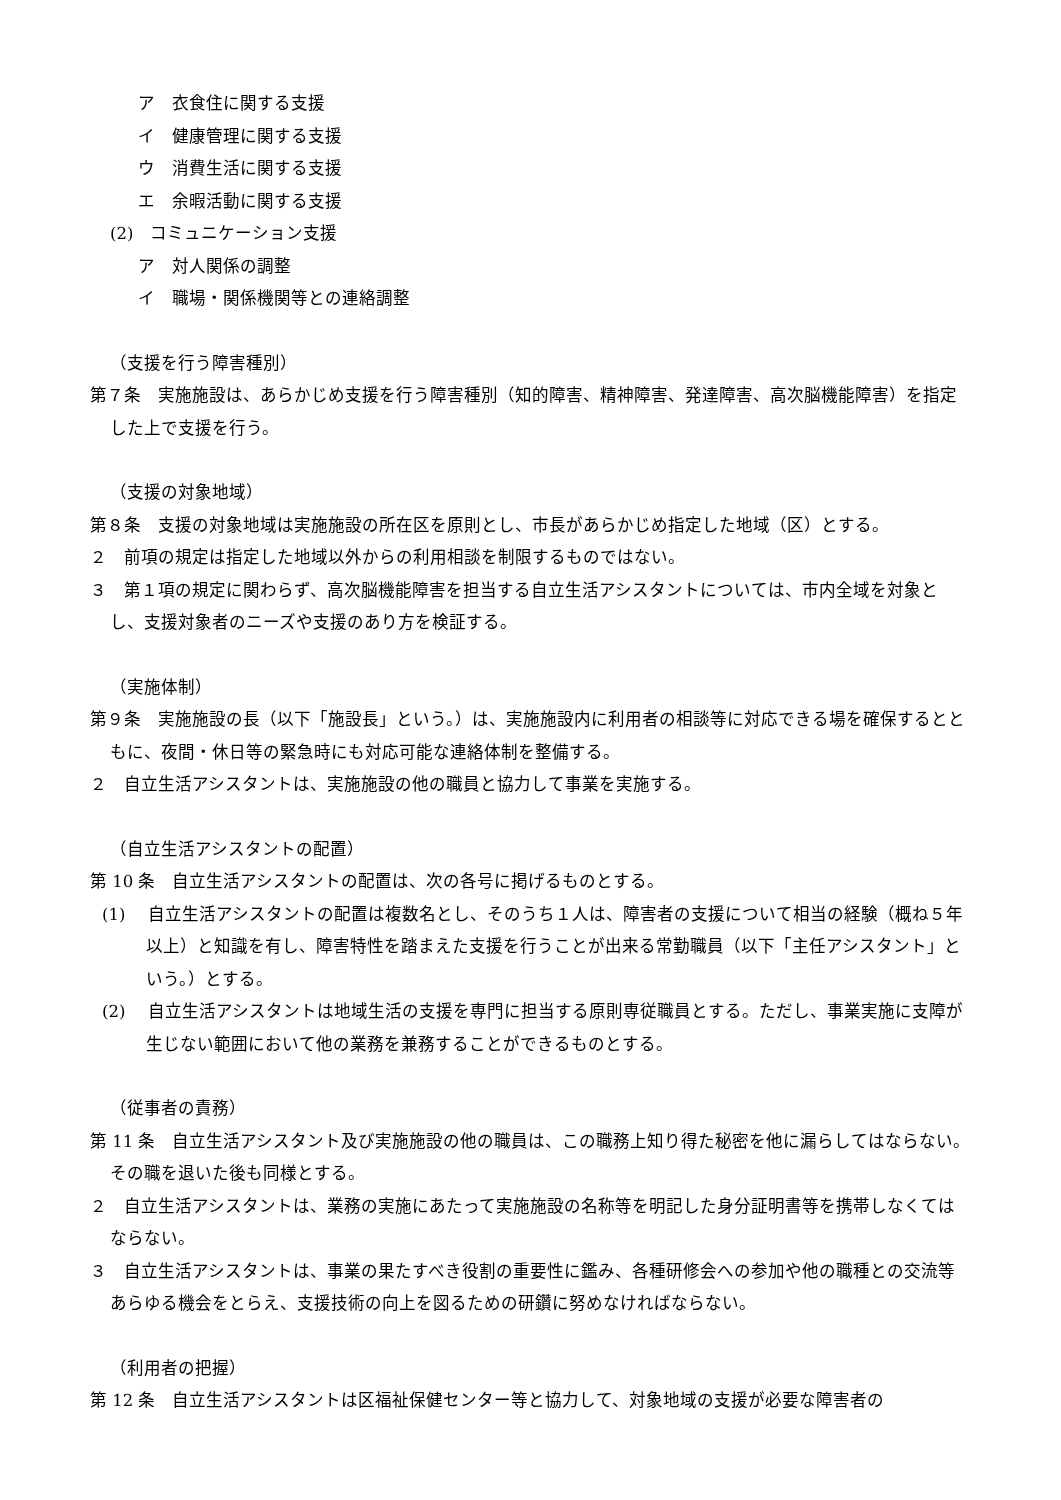ア　衣食住に関する支援
イ　健康管理に関する支援
ウ　消費生活に関する支援
エ　余暇活動に関する支援
(2)　コミュニケーション支援
ア　対人関係の調整
イ　職場・関係機関等との連絡調整
（支援を行う障害種別）
第７条　実施施設は、あらかじめ支援を行う障害種別（知的障害、精神障害、発達障害、高次脳機能障害）を指定した上で支援を行う。
（支援の対象地域）
第８条　支援の対象地域は実施施設の所在区を原則とし、市長があらかじめ指定した地域（区）とする。
２　前項の規定は指定した地域以外からの利用相談を制限するものではない。
３　第１項の規定に関わらず、高次脳機能障害を担当する自立生活アシスタントについては、市内全域を対象とし、支援対象者のニーズや支援のあり方を検証する。
（実施体制）
第９条　実施施設の長（以下「施設長」という。）は、実施施設内に利用者の相談等に対応できる場を確保するとともに、夜間・休日等の緊急時にも対応可能な連絡体制を整備する。
２　自立生活アシスタントは、実施施設の他の職員と協力して事業を実施する。
（自立生活アシスタントの配置）
第 10 条　自立生活アシスタントの配置は、次の各号に掲げるものとする。
(1)　 自立生活アシスタントの配置は複数名とし、そのうち１人は、障害者の支援について相当の経験（概ね５年以上）と知識を有し、障害特性を踏まえた支援を行うことが出来る常勤職員（以下「主任アシスタント」という。）とする。
(2)　 自立生活アシスタントは地域生活の支援を専門に担当する原則専従職員とする。ただし、事業実施に支障が生じない範囲において他の業務を兼務することができるものとする。
（従事者の責務）
第 11 条　自立生活アシスタント及び実施施設の他の職員は、この職務上知り得た秘密を他に漏らしてはならない。その職を退いた後も同様とする。
２　自立生活アシスタントは、業務の実施にあたって実施施設の名称等を明記した身分証明書等を携帯しなくてはならない。
３　自立生活アシスタントは、事業の果たすべき役割の重要性に鑑み、各種研修会への参加や他の職種との交流等あらゆる機会をとらえ、支援技術の向上を図るための研鑽に努めなければならない。
（利用者の把握）
第 12 条　自立生活アシスタントは区福祉保健センター等と協力して、対象地域の支援が必要な障害者の